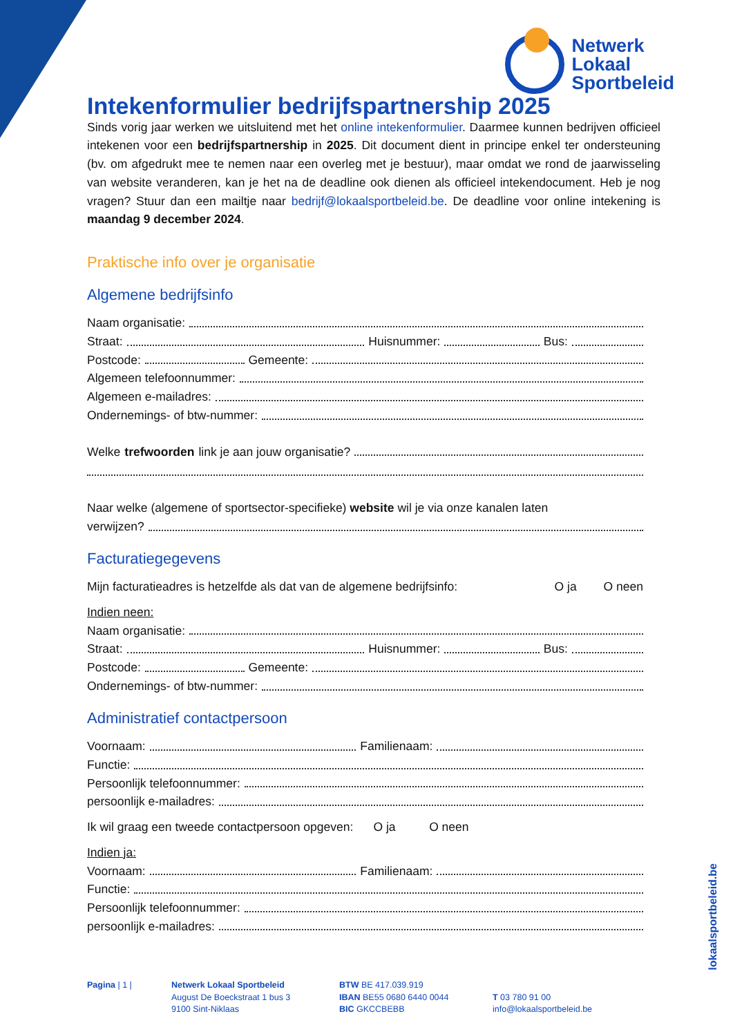Netwerk
Lokaal
Sportbeleid
Intekenformulier bedrijfspartnership 2025
Sinds vorig jaar werken we uitsluitend met het online intekenformulier. Daarmee kunnen bedrijven officieel intekenen voor een bedrijfspartnership in 2025. Dit document dient in principe enkel ter ondersteuning (bv. om afgedrukt mee te nemen naar een overleg met je bestuur), maar omdat we rond de jaarwisseling van website veranderen, kan je het na de deadline ook dienen als officieel intekendocument. Heb je nog vragen? Stuur dan een mailtje naar bedrijf@lokaalsportbeleid.be. De deadline voor online intekening is maandag 9 december 2024.
Praktische info over je organisatie
Algemene bedrijfsinfo
Naam organisatie:
Straat: Huisnummer: Bus:
Postcode: Gemeente:
Algemeen telefoonnummer:
Algemeen e-mailadres:
Ondernemings- of btw-nummer:
Welke trefwoorden link je aan jouw organisatie?
Naar welke (algemene of sportsector-specifieke) website wil je via onze kanalen laten
verwijzen?
Facturatiegegevens
Mijn facturatieadres is hetzelfde als dat van de algemene bedrijfsinfo: O ja O neen
Indien neen:
Naam organisatie:
Straat: Huisnummer: Bus:
Postcode: Gemeente:
Ondernemings- of btw-nummer:
Administratief contactpersoon
Voornaam: Familienaam:
Functie:
Persoonlijk telefoonnummer:
persoonlijk e-mailadres:
Ik wil graag een tweede contactpersoon opgeven: O ja O neen
Indien ja:
Voornaam: Familienaam:
Functie:
Persoonlijk telefoonnummer:
persoonlijk e-mailadres:
Pagina | 1 | Netwerk Lokaal Sportbeleid
August De Boeckstraat 1 bus 3
9100 Sint-Niklaas
BTW BE 417.039.919
IBAN BE55 0680 6440 0044
BIC GKCCBEBB
T 03 780 91 00
info@lokaalsportbeleid.be
lokaalsportbeleid.be